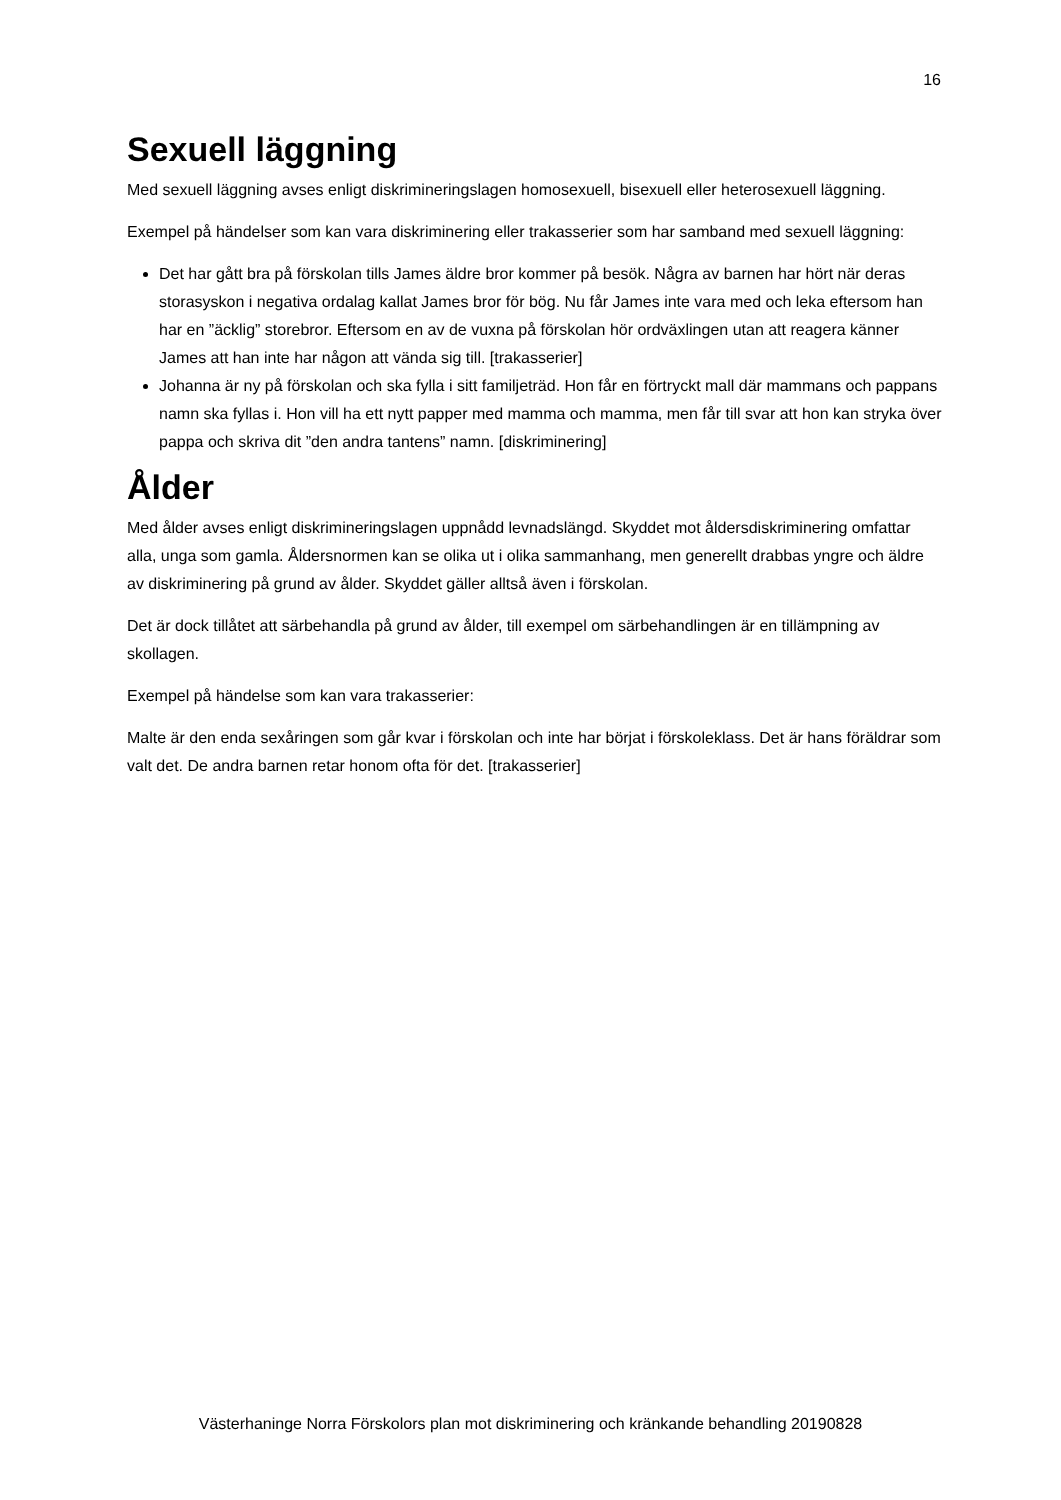16
Sexuell läggning
Med sexuell läggning avses enligt diskrimineringslagen homosexuell, bisexuell eller heterosexuell läggning.
Exempel på händelser som kan vara diskriminering eller trakasserier som har samband med sexuell läggning:
Det har gått bra på förskolan tills James äldre bror kommer på besök. Några av barnen har hört när deras storasyskon i negativa ordalag kallat James bror för bög. Nu får James inte vara med och leka eftersom han har en ”äcklig” storebror. Eftersom en av de vuxna på förskolan hör ordväxlingen utan att reagera känner James att han inte har någon att vända sig till. [trakasserier]
Johanna är ny på förskolan och ska fylla i sitt familjeträd. Hon får en förtryckt mall där mammans och pappans namn ska fyllas i. Hon vill ha ett nytt papper med mamma och mamma, men får till svar att hon kan stryka över pappa och skriva dit ”den andra tantens” namn. [diskriminering]
Ålder
Med ålder avses enligt diskrimineringslagen uppnådd levnadslängd. Skyddet mot åldersdiskriminering omfattar alla, unga som gamla. Åldersnormen kan se olika ut i olika sammanhang, men generellt drabbas yngre och äldre av diskriminering på grund av ålder. Skyddet gäller alltså även i förskolan.
Det är dock tillåtet att särbehandla på grund av ålder, till exempel om särbehandlingen är en tillämpning av skollagen.
Exempel på händelse som kan vara trakasserier:
Malte är den enda sexåringen som går kvar i förskolan och inte har börjat i förskoleklass. Det är hans föräldrar som valt det. De andra barnen retar honom ofta för det. [trakasserier]
Västerhaninge Norra Förskolors plan mot diskriminering och kränkande behandling 20190828